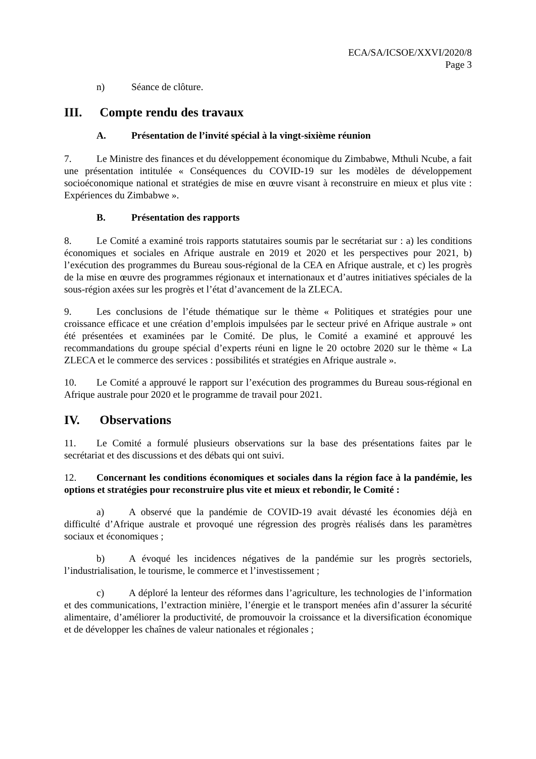ECA/SA/ICSOE/XXVI/2020/8
Page 3
n) Séance de clôture.
III. Compte rendu des travaux
A. Présentation de l’invité spécial à la vingt-sixième réunion
7. Le Ministre des finances et du développement économique du Zimbabwe, Mthuli Ncube, a fait une présentation intitulée « Conséquences du COVID-19 sur les modèles de développement socioéconomique national et stratégies de mise en œuvre visant à reconstruire en mieux et plus vite : Expériences du Zimbabwe ».
B. Présentation des rapports
8. Le Comité a examiné trois rapports statutaires soumis par le secrétariat sur : a) les conditions économiques et sociales en Afrique australe en 2019 et 2020 et les perspectives pour 2021, b) l’exécution des programmes du Bureau sous-régional de la CEA en Afrique australe, et c) les progrès de la mise en œuvre des programmes régionaux et internationaux et d’autres initiatives spéciales de la sous-région axées sur les progrès et l’état d’avancement de la ZLECA.
9. Les conclusions de l’étude thématique sur le thème « Politiques et stratégies pour une croissance efficace et une création d’emplois impulsées par le secteur privé en Afrique australe » ont été présentées et examinées par le Comité. De plus, le Comité a examiné et approuvé les recommandations du groupe spécial d’experts réuni en ligne le 20 octobre 2020 sur le thème « La ZLECA et le commerce des services : possibilités et stratégies en Afrique australe ».
10. Le Comité a approuvé le rapport sur l’exécution des programmes du Bureau sous-régional en Afrique australe pour 2020 et le programme de travail pour 2021.
IV. Observations
11. Le Comité a formulé plusieurs observations sur la base des présentations faites par le secrétariat et des discussions et des débats qui ont suivi.
12. Concernant les conditions économiques et sociales dans la région face à la pandémie, les options et stratégies pour reconstruire plus vite et mieux et rebondir, le Comité :
a) A observé que la pandémie de COVID-19 avait dévasté les économies déjà en difficulté d’Afrique australe et provoqué une régression des progrès réalisés dans les paramètres sociaux et économiques ;
b) A évoqué les incidences négatives de la pandémie sur les progrès sectoriels, l’industrialisation, le tourisme, le commerce et l’investissement ;
c) A déploré la lenteur des réformes dans l’agriculture, les technologies de l’information et des communications, l’extraction minière, l’énergie et le transport menées afin d’assurer la sécurité alimentaire, d’améliorer la productivité, de promouvoir la croissance et la diversification économique et de développer les chaînes de valeur nationales et régionales ;